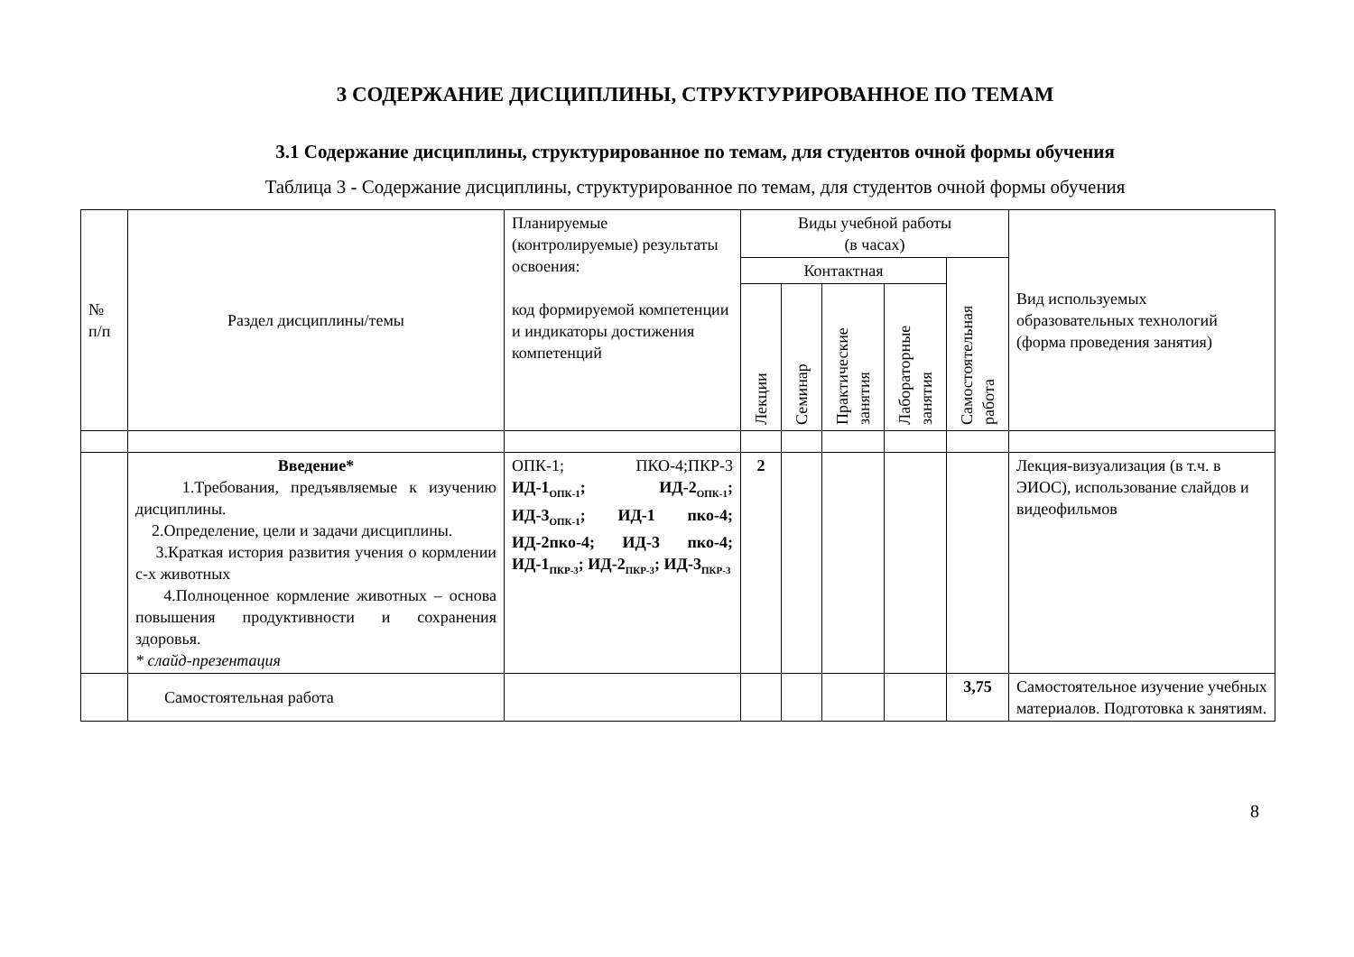3 СОДЕРЖАНИЕ ДИСЦИПЛИНЫ, СТРУКТУРИРОВАННОЕ ПО ТЕМАМ
3.1 Содержание дисциплины, структурированное по темам, для студентов очной формы обучения
Таблица 3 - Содержание дисциплины, структурированное по темам, для студентов очной формы обучения
| № п/п | Раздел дисциплины/темы | Планируемые (контролируемые) результаты освоения: код формируемой компетенции и индикаторы достижения компетенций | Виды учебной работы (в часах) | | | | | Вид используемых образовательных технологий (форма проведения занятия) |
| --- | --- | --- | --- | --- | --- | --- | --- | --- |
| | | | Контактная | | | | Самостоятельная работа | |
| | | | Лекции | Семинар | Практические занятия | Лабораторные занятия | | |
| | Введение* 1.Требования, предъявляемые к изучению дисциплины. 2.Определение, цели и задачи дисциплины. 3.Краткая история развития учения о кормлении с-х животных 4.Полноценное кормление животных – основа повышения продуктивности и сохранения здоровья. * слайд-презентация | ОПК-1; ПКО-4;ПКР-3 ИД-1<sub>ОПК-1</sub>; ИД-2<sub>ОПК-1</sub>; ИД-3<sub>ОПК-1</sub>; ИД-1 пко-4; ИД-2пко-4; ИД-3 пко-4; ИД-1<sub>ПКР-3</sub>; ИД-2<sub>ПКР-3</sub>; ИД-3<sub>ПКР-3</sub> | 2 | | | | | Лекция-визуализация (в т.ч. в ЭИОС), использование слайдов и видеофильмов |
| | Самостоятельная работа | | | | | | 3,75 | Самостоятельное изучение учебных материалов. Подготовка к занятиям. |
8